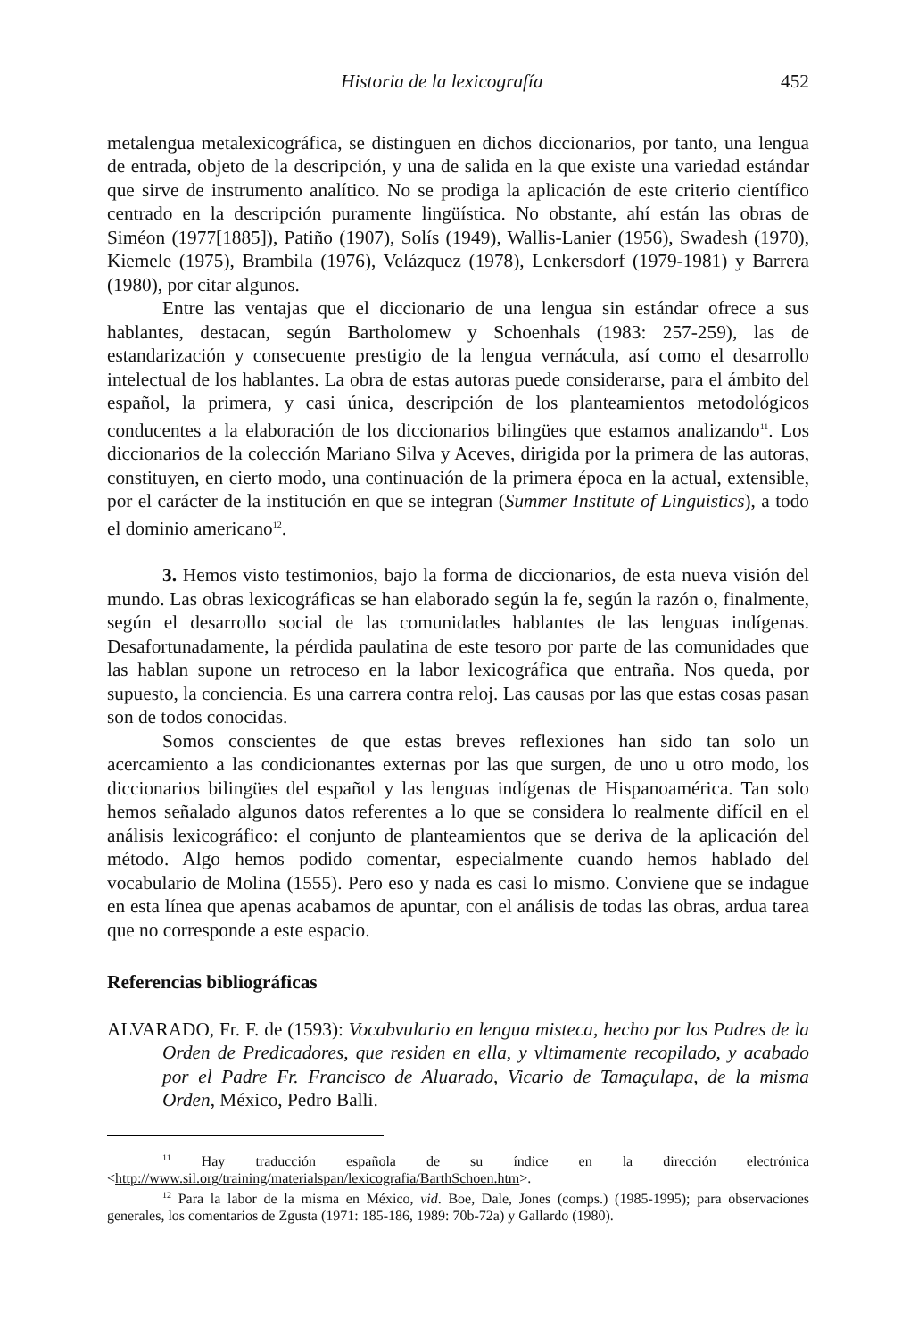Historia de la lexicografía 452
metalengua metalexicográfica, se distinguen en dichos diccionarios, por tanto, una lengua de entrada, objeto de la descripción, y una de salida en la que existe una variedad estándar que sirve de instrumento analítico. No se prodiga la aplicación de este criterio científico centrado en la descripción puramente lingüística. No obstante, ahí están las obras de Siméon (1977[1885]), Patiño (1907), Solís (1949), Wallis-Lanier (1956), Swadesh (1970), Kiemele (1975), Brambila (1976), Velázquez (1978), Lenkersdorf (1979-1981) y Barrera (1980), por citar algunos.
Entre las ventajas que el diccionario de una lengua sin estándar ofrece a sus hablantes, destacan, según Bartholomew y Schoenhals (1983: 257-259), las de estandarización y consecuente prestigio de la lengua vernácula, así como el desarrollo intelectual de los hablantes. La obra de estas autoras puede considerarse, para el ámbito del español, la primera, y casi única, descripción de los planteamientos metodológicos conducentes a la elaboración de los diccionarios bilingües que estamos analizando<sup>11</sup>. Los diccionarios de la colección Mariano Silva y Aceves, dirigida por la primera de las autoras, constituyen, en cierto modo, una continuación de la primera época en la actual, extensible, por el carácter de la institución en que se integran (Summer Institute of Linguistics), a todo el dominio americano<sup>12</sup>.
3. Hemos visto testimonios, bajo la forma de diccionarios, de esta nueva visión del mundo. Las obras lexicográficas se han elaborado según la fe, según la razón o, finalmente, según el desarrollo social de las comunidades hablantes de las lenguas indígenas. Desafortunadamente, la pérdida paulatina de este tesoro por parte de las comunidades que las hablan supone un retroceso en la labor lexicográfica que entraña. Nos queda, por supuesto, la conciencia. Es una carrera contra reloj. Las causas por las que estas cosas pasan son de todos conocidas.
Somos conscientes de que estas breves reflexiones han sido tan solo un acercamiento a las condicionantes externas por las que surgen, de uno u otro modo, los diccionarios bilingües del español y las lenguas indígenas de Hispanoamérica. Tan solo hemos señalado algunos datos referentes a lo que se considera lo realmente difícil en el análisis lexicográfico: el conjunto de planteamientos que se deriva de la aplicación del método. Algo hemos podido comentar, especialmente cuando hemos hablado del vocabulario de Molina (1555). Pero eso y nada es casi lo mismo. Conviene que se indague en esta línea que apenas acabamos de apuntar, con el análisis de todas las obras, ardua tarea que no corresponde a este espacio.
Referencias bibliográficas
ALVARADO, Fr. F. de (1593): Vocabvulario en lengua misteca, hecho por los Padres de la Orden de Predicadores, que residen en ella, y vltimamente recopilado, y acabado por el Padre Fr. Francisco de Aluarado, Vicario de Tamaçulapa, de la misma Orden, México, Pedro Balli.
<sup>11</sup> Hay traducción española de su índice en la dirección electrónica <http://www.sil.org/training/materialspan/lexicografia/BarthSchoen.htm>.
<sup>12</sup> Para la labor de la misma en México, vid. Boe, Dale, Jones (comps.) (1985-1995); para observaciones generales, los comentarios de Zgusta (1971: 185-186, 1989: 70b-72a) y Gallardo (1980).